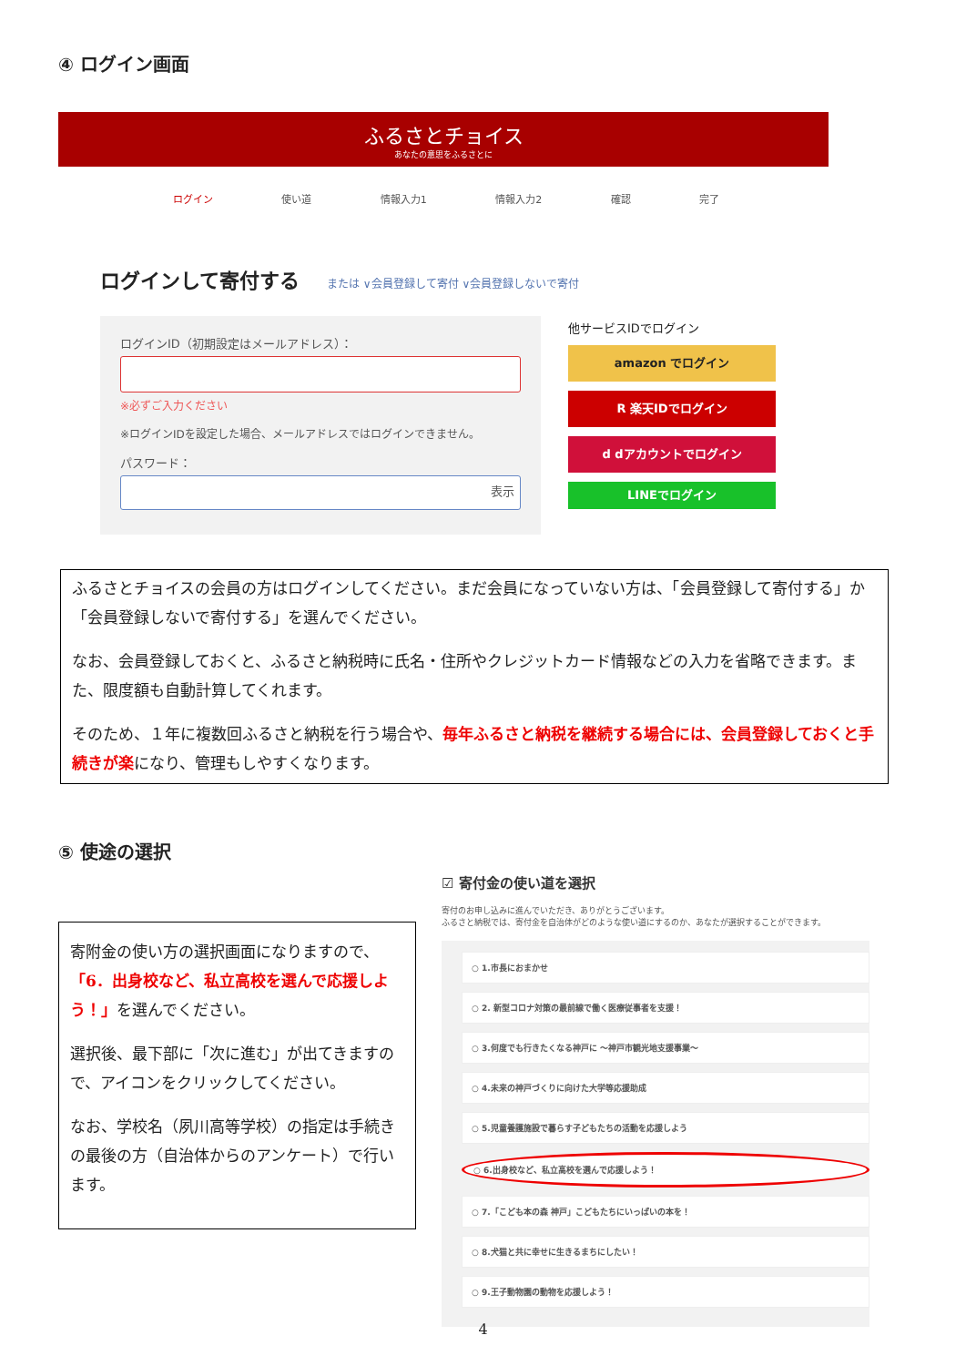④ ログイン画面
ふるさとチョイス
あなたの意思をふるさとに
ログイン 使い道 情報入力1 情報入力2 確認 完了
ログインして寄付する または ∨会員登録して寄付 ∨会員登録しないで寄付
ログインID（初期設定はメールアドレス）：
※必ずご入力ください
※ログインIDを設定した場合、メールアドレスではログインできません。
パスワード：
表示
他サービスIDでログイン
amazon でログイン
R 楽天IDでログイン
d dアカウントでログイン
LINEでログイン
ふるさとチョイスの会員の方はログインしてください。まだ会員になっていない方は、「会員登録して寄付する」か「会員登録しないで寄付する」を選んでください。
なお、会員登録しておくと、ふるさと納税時に氏名・住所やクレジットカード情報などの入力を省略できます。また、限度額も自動計算してくれます。
そのため、１年に複数回ふるさと納税を行う場合や、毎年ふるさと納税を継続する場合には、会員登録しておくと手続きが楽になり、管理もしやすくなります。
⑤ 使途の選択
寄附金の使い方の選択画面になりますので、「6．出身校など、私立高校を選んで応援しよう！」を選んでください。
選択後、最下部に「次に進む」が出てきますので、アイコンをクリックしてください。
なお、学校名（夙川高等学校）の指定は手続きの最後の方（自治体からのアンケート）で行います。
☑ 寄付金の使い道を選択
寄付のお申し込みに進んでいただき、ありがとうございます。
ふるさと納税では、寄付金を自治体がどのような使い道にするのか、あなたが選択することができます。
○ 1.市長におまかせ
○ 2. 新型コロナ対策の最前線で働く医療従事者を支援！
○ 3.何度でも行きたくなる神戸に ～神戸市観光地支援事業～
○ 4.未来の神戸づくりに向けた大学等応援助成
○ 5.児童養護施設で暮らす子どもたちの活動を応援しよう
○ 6.出身校など、私立高校を選んで応援しよう！
○ 7.「こども本の森 神戸」こどもたちにいっぱいの本を！
○ 8.犬猫と共に幸せに生きるまちにしたい！
○ 9.王子動物園の動物を応援しよう！
4